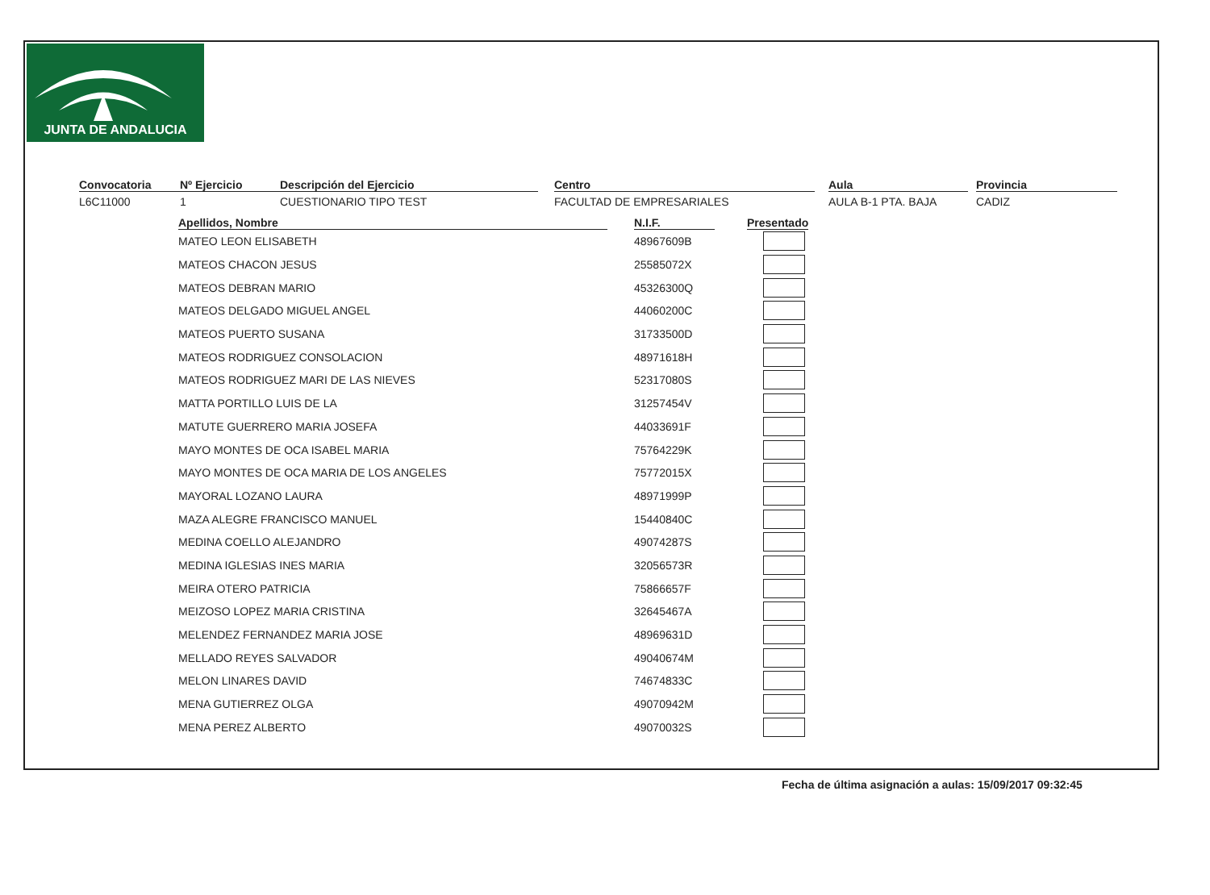JUNTA DE ANDALUCIA
Convocatoria
L6C11000
Nº Ejercicio
1
Descripción del Ejercicio
CUESTIONARIO TIPO TEST
Centro
FACULTAD DE EMPRESARIALES
Aula
AULA B-1 PTA. BAJA
Provincia
CADIZ
| Apellidos, Nombre | N.I.F. | Presentado |
| --- | --- | --- |
| MATEO LEON ELISABETH | 48967609B | |
| MATEOS CHACON JESUS | 25585072X | |
| MATEOS DEBRAN MARIO | 45326300Q | |
| MATEOS DELGADO MIGUEL ANGEL | 44060200C | |
| MATEOS PUERTO SUSANA | 31733500D | |
| MATEOS RODRIGUEZ CONSOLACION | 48971618H | |
| MATEOS RODRIGUEZ MARI DE LAS NIEVES | 52317080S | |
| MATTA PORTILLO LUIS DE LA | 31257454V | |
| MATUTE GUERRERO MARIA JOSEFA | 44033691F | |
| MAYO MONTES DE OCA ISABEL MARIA | 75764229K | |
| MAYO MONTES DE OCA MARIA DE LOS ANGELES | 75772015X | |
| MAYORAL LOZANO LAURA | 48971999P | |
| MAZA ALEGRE FRANCISCO MANUEL | 15440840C | |
| MEDINA COELLO ALEJANDRO | 49074287S | |
| MEDINA IGLESIAS INES MARIA | 32056573R | |
| MEIRA OTERO PATRICIA | 75866657F | |
| MEIZOSO LOPEZ MARIA CRISTINA | 32645467A | |
| MELENDEZ FERNANDEZ MARIA JOSE | 48969631D | |
| MELLADO REYES SALVADOR | 49040674M | |
| MELON LINARES DAVID | 74674833C | |
| MENA GUTIERREZ OLGA | 49070942M | |
| MENA PEREZ ALBERTO | 49070032S | |
Fecha de última asignación a aulas: 15/09/2017 09:32:45